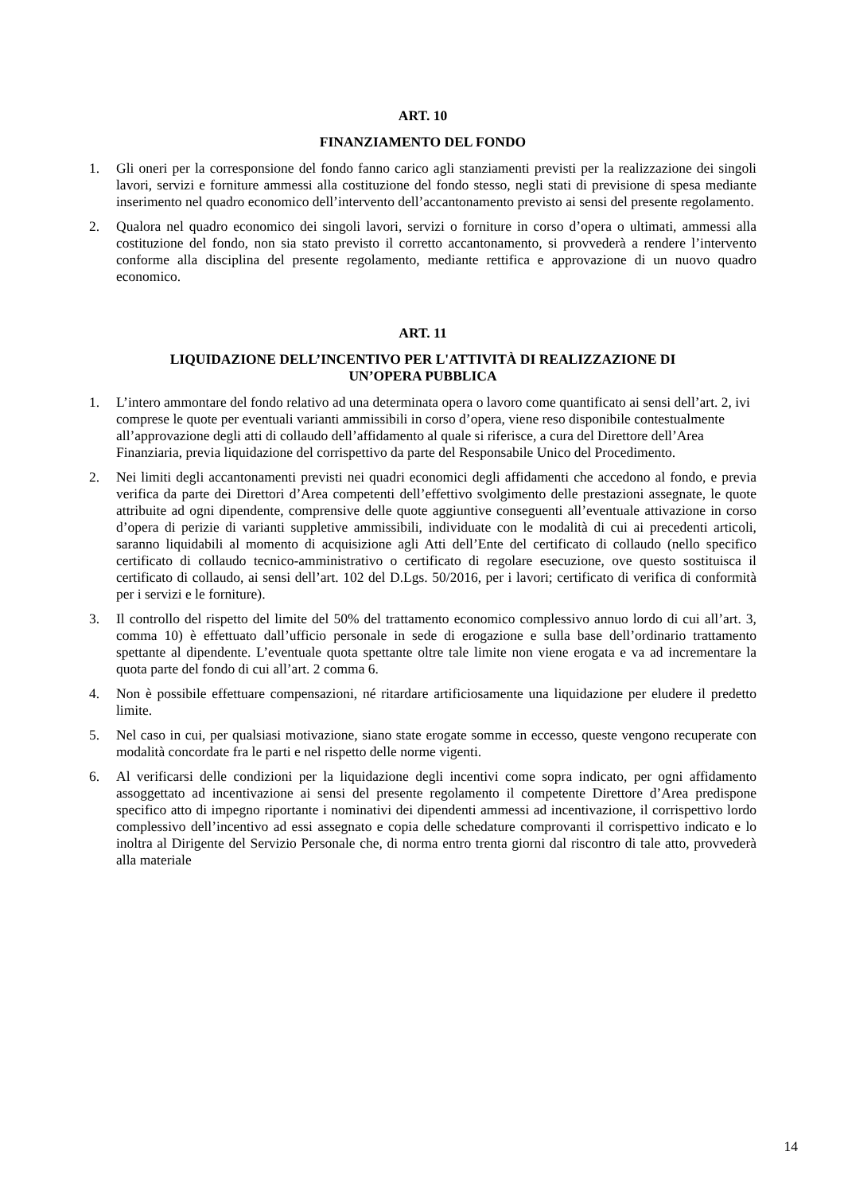ART. 10
FINANZIAMENTO DEL FONDO
1. Gli oneri per la corresponsione del fondo fanno carico agli stanziamenti previsti per la realizzazione dei singoli lavori, servizi e forniture ammessi alla costituzione del fondo stesso, negli stati di previsione di spesa mediante inserimento nel quadro economico dell’intervento dell’accantonamento previsto ai sensi del presente regolamento.
2. Qualora nel quadro economico dei singoli lavori, servizi o forniture in corso d’opera o ultimati, ammessi alla costituzione del fondo, non sia stato previsto il corretto accantonamento, si provvederà a rendere l’intervento conforme alla disciplina del presente regolamento, mediante rettifica e approvazione di un nuovo quadro economico.
ART. 11
LIQUIDAZIONE DELL’INCENTIVO PER L'ATTIVITÀ DI REALIZZAZIONE DI
UN’OPERA PUBBLICA
1. L’intero ammontare del fondo relativo ad una determinata opera o lavoro come quantificato ai sensi dell’art. 2, ivi comprese le quote per eventuali varianti ammissibili in corso d’opera, viene reso disponibile contestualmente all’approvazione degli atti di collaudo dell’affidamento al quale si riferisce, a cura del Direttore dell’Area Finanziaria, previa liquidazione del corrispettivo da parte del Responsabile Unico del Procedimento.
2. Nei limiti degli accantonamenti previsti nei quadri economici degli affidamenti che accedono al fondo, e previa verifica da parte dei Direttori d’Area competenti dell’effettivo svolgimento delle prestazioni assegnate, le quote attribuite ad ogni dipendente, comprensive delle quote aggiuntive conseguenti all’eventuale attivazione in corso d’opera di perizie di varianti suppletive ammissibili, individuate con le modalità di cui ai precedenti articoli, saranno liquidabili al momento di acquisizione agli Atti dell’Ente del certificato di collaudo (nello specifico certificato di collaudo tecnico-amministrativo o certificato di regolare esecuzione, ove questo sostituisca il certificato di collaudo, ai sensi dell’art. 102 del D.Lgs. 50/2016, per i lavori; certificato di verifica di conformità per i servizi e le forniture).
3. Il controllo del rispetto del limite del 50% del trattamento economico complessivo annuo lordo di cui all’art. 3, comma 10) è effettuato dall’ufficio personale in sede di erogazione e sulla base dell’ordinario trattamento spettante al dipendente. L’eventuale quota spettante oltre tale limite non viene erogata e va ad incrementare la quota parte del fondo di cui all’art. 2 comma 6.
4. Non è possibile effettuare compensazioni, né ritardare artificiosamente una liquidazione per eludere il predetto limite.
5. Nel caso in cui, per qualsiasi motivazione, siano state erogate somme in eccesso, queste vengono recuperate con modalità concordate fra le parti e nel rispetto delle norme vigenti.
6. Al verificarsi delle condizioni per la liquidazione degli incentivi come sopra indicato, per ogni affidamento assoggettato ad incentivazione ai sensi del presente regolamento il competente Direttore d’Area predispone specifico atto di impegno riportante i nominativi dei dipendenti ammessi ad incentivazione, il corrispettivo lordo complessivo dell’incentivo ad essi assegnato e copia delle schedature comprovanti il corrispettivo indicato e lo inoltra al Dirigente del Servizio Personale che, di norma entro trenta giorni dal riscontro di tale atto, provvederà alla materiale
14